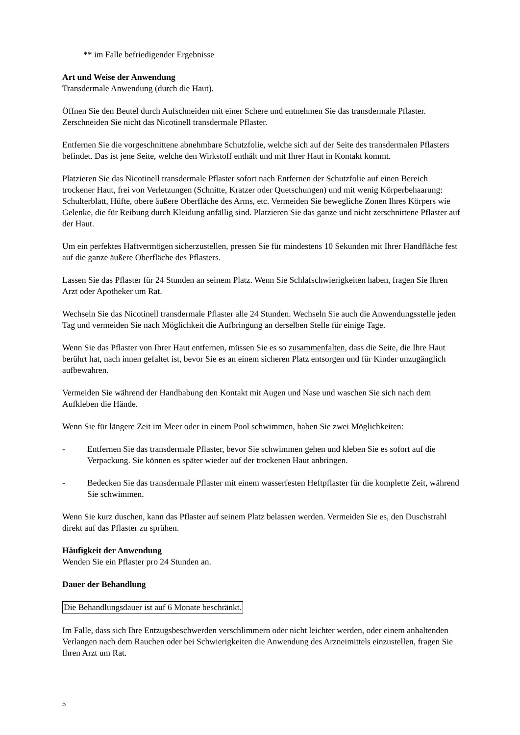** im Falle befriedigender Ergebnisse
Art und Weise der Anwendung
Transdermale Anwendung (durch die Haut).
Öffnen Sie den Beutel durch Aufschneiden mit einer Schere und entnehmen Sie das transdermale Pflaster. Zerschneiden Sie nicht das Nicotinell transdermale Pflaster.
Entfernen Sie die vorgeschnittene abnehmbare Schutzfolie, welche sich auf der Seite des transdermalen Pflasters befindet. Das ist jene Seite, welche den Wirkstoff enthält und mit Ihrer Haut in Kontakt kommt.
Platzieren Sie das Nicotinell transdermale Pflaster sofort nach Entfernen der Schutzfolie auf einen Bereich trockener Haut, frei von Verletzungen (Schnitte, Kratzer oder Quetschungen) und mit wenig Körperbehaarung: Schulterblatt, Hüfte, obere äußere Oberfläche des Arms, etc. Vermeiden Sie bewegliche Zonen Ihres Körpers wie Gelenke, die für Reibung durch Kleidung anfällig sind. Platzieren Sie das ganze und nicht zerschnittene Pflaster auf der Haut.
Um ein perfektes Haftvermögen sicherzustellen, pressen Sie für mindestens 10 Sekunden mit Ihrer Handfläche fest auf die ganze äußere Oberfläche des Pflasters.
Lassen Sie das Pflaster für 24 Stunden an seinem Platz. Wenn Sie Schlafschwierigkeiten haben, fragen Sie Ihren Arzt oder Apotheker um Rat.
Wechseln Sie das Nicotinell transdermale Pflaster alle 24 Stunden. Wechseln Sie auch die Anwendungsstelle jeden Tag und vermeiden Sie nach Möglichkeit die Aufbringung an derselben Stelle für einige Tage.
Wenn Sie das Pflaster von Ihrer Haut entfernen, müssen Sie es so zusammenfalten, dass die Seite, die Ihre Haut berührt hat, nach innen gefaltet ist, bevor Sie es an einem sicheren Platz entsorgen und für Kinder unzugänglich aufbewahren.
Vermeiden Sie während der Handhabung den Kontakt mit Augen und Nase und waschen Sie sich nach dem Aufkleben die Hände.
Wenn Sie für längere Zeit im Meer oder in einem Pool schwimmen, haben Sie zwei Möglichkeiten:
- Entfernen Sie das transdermale Pflaster, bevor Sie schwimmen gehen und kleben Sie es sofort auf die Verpackung. Sie können es später wieder auf der trockenen Haut anbringen.
- Bedecken Sie das transdermale Pflaster mit einem wasserfesten Heftpflaster für die komplette Zeit, während Sie schwimmen.
Wenn Sie kurz duschen, kann das Pflaster auf seinem Platz belassen werden. Vermeiden Sie es, den Duschstrahl direkt auf das Pflaster zu sprühen.
Häufigkeit der Anwendung
Wenden Sie ein Pflaster pro 24 Stunden an.
Dauer der Behandlung
Die Behandlungsdauer ist auf 6 Monate beschränkt.
Im Falle, dass sich Ihre Entzugsbeschwerden verschlimmern oder nicht leichter werden, oder einem anhaltenden Verlangen nach dem Rauchen oder bei Schwierigkeiten die Anwendung des Arzneimittels einzustellen, fragen Sie Ihren Arzt um Rat.
5